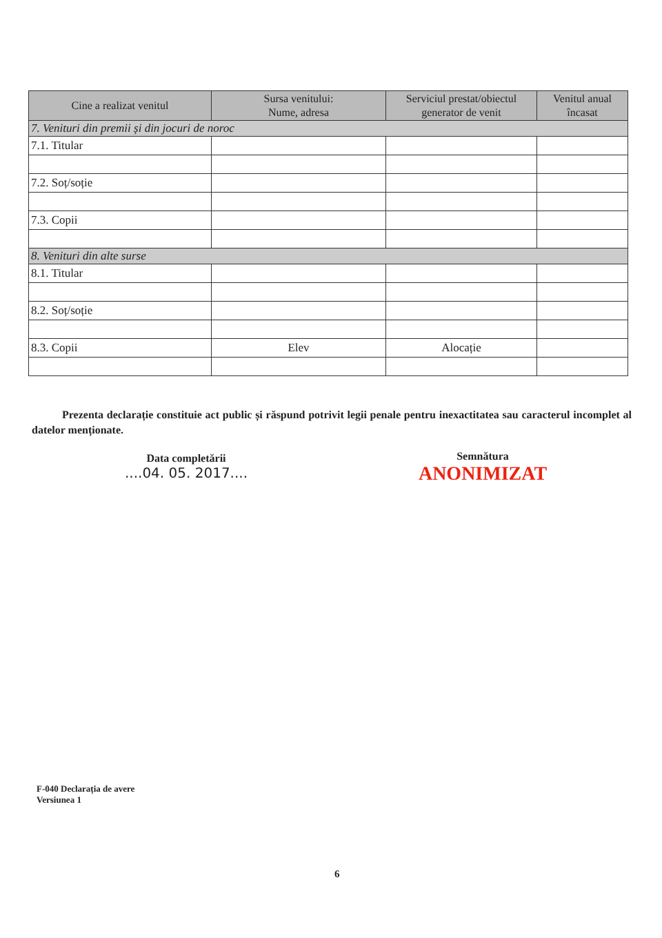| Cine a realizat venitul | Sursa venitului: Nume, adresa | Serviciul prestat/obiectul generator de venit | Venitul anual încasat |
| --- | --- | --- | --- |
| 7. Venituri din premii și din jocuri de noroc | | | |
| 7.1. Titular | | | |
| 7.2. Soț/soție | | | |
| 7.3. Copii | | | |
| 8. Venituri din alte surse | | | |
| 8.1. Titular | | | |
| 8.2. Soț/soție | | | |
| 8.3. Copii | Elev | Alocație | |
Prezenta declarație constituie act public și răspund potrivit legii penale pentru inexactitatea sau caracterul incomplet al datelor menționate.
Data completării
....04. 05. 2017....
Semnătura
ANONIMIZAT
F-040 Declarația de avere
Versiunea 1
6